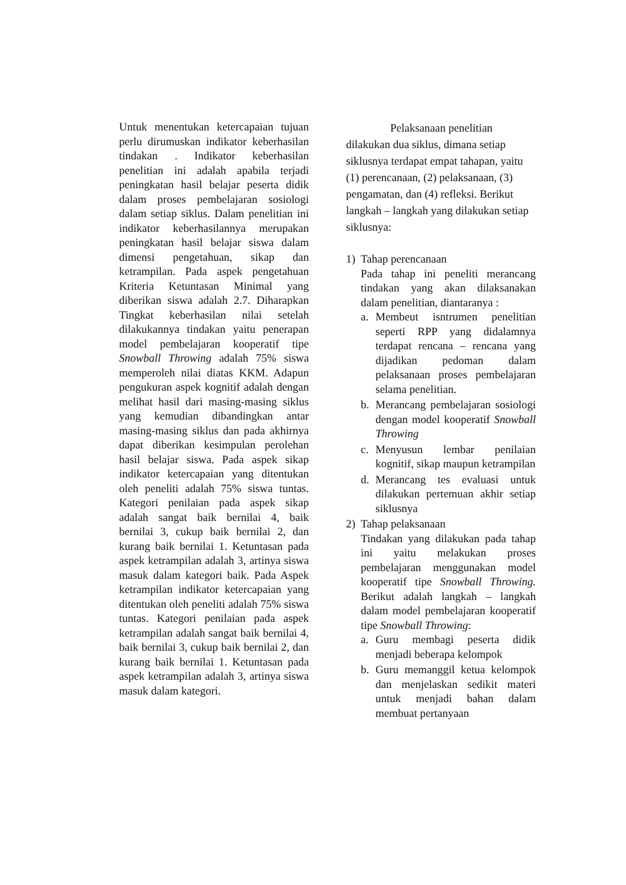Untuk menentukan ketercapaian tujuan perlu dirumuskan indikator keberhasilan tindakan . Indikator keberhasilan penelitian ini adalah apabila terjadi peningkatan hasil belajar peserta didik dalam proses pembelajaran sosiologi dalam setiap siklus. Dalam penelitian ini indikator keberhasilannya merupakan peningkatan hasil belajar siswa dalam dimensi pengetahuan, sikap dan ketrampilan. Pada aspek pengetahuan Kriteria Ketuntasan Minimal yang diberikan siswa adalah 2.7. Diharapkan Tingkat keberhasilan nilai setelah dilakukannya tindakan yaitu penerapan model pembelajaran kooperatif tipe Snowball Throwing adalah 75% siswa memperoleh nilai diatas KKM. Adapun pengukuran aspek kognitif adalah dengan melihat hasil dari masing-masing siklus yang kemudian dibandingkan antar masing-masing siklus dan pada akhirnya dapat diberikan kesimpulan perolehan hasil belajar siswa. Pada aspek sikap indikator ketercapaian yang ditentukan oleh peneliti adalah 75% siswa tuntas. Kategori penilaian pada aspek sikap adalah sangat baik bernilai 4, baik bernilai 3, cukup baik bernilai 2, dan kurang baik bernilai 1. Ketuntasan pada aspek ketrampilan adalah 3, artinya siswa masuk dalam kategori baik. Pada Aspek ketrampilan indikator ketercapaian yang ditentukan oleh peneliti adalah 75% siswa tuntas. Kategori penilaian pada aspek ketrampilan adalah sangat baik bernilai 4, baik bernilai 3, cukup baik bernilai 2, dan kurang baik bernilai 1. Ketuntasan pada aspek ketrampilan adalah 3, artinya siswa masuk dalam kategori.
Pelaksanaan penelitian
dilakukan dua siklus, dimana setiap siklusnya terdapat empat tahapan, yaitu (1) perencanaan, (2) pelaksanaan, (3) pengamatan, dan (4) refleksi. Berikut langkah – langkah yang dilakukan setiap siklusnya:
1) Tahap perencanaan
Pada tahap ini peneliti merancang tindakan yang akan dilaksanakan dalam penelitian, diantaranya :
a. Membeut isntrumen penelitian seperti RPP yang didalamnya terdapat rencana – rencana yang dijadikan pedoman dalam pelaksanaan proses pembelajaran selama penelitian.
b. Merancang pembelajaran sosiologi dengan model kooperatif Snowball Throwing
c. Menyusun lembar penilaian kognitif, sikap maupun ketrampilan
d. Merancang tes evaluasi untuk dilakukan pertemuan akhir setiap siklusnya
2) Tahap pelaksanaan
Tindakan yang dilakukan pada tahap ini yaitu melakukan proses pembelajaran menggunakan model kooperatif tipe Snowball Throwing. Berikut adalah langkah – langkah dalam model pembelajaran kooperatif tipe Snowball Throwing:
a. Guru membagi peserta didik menjadi beberapa kelompok
b. Guru memanggil ketua kelompok dan menjelaskan sedikit materi untuk menjadi bahan dalam membuat pertanyaan